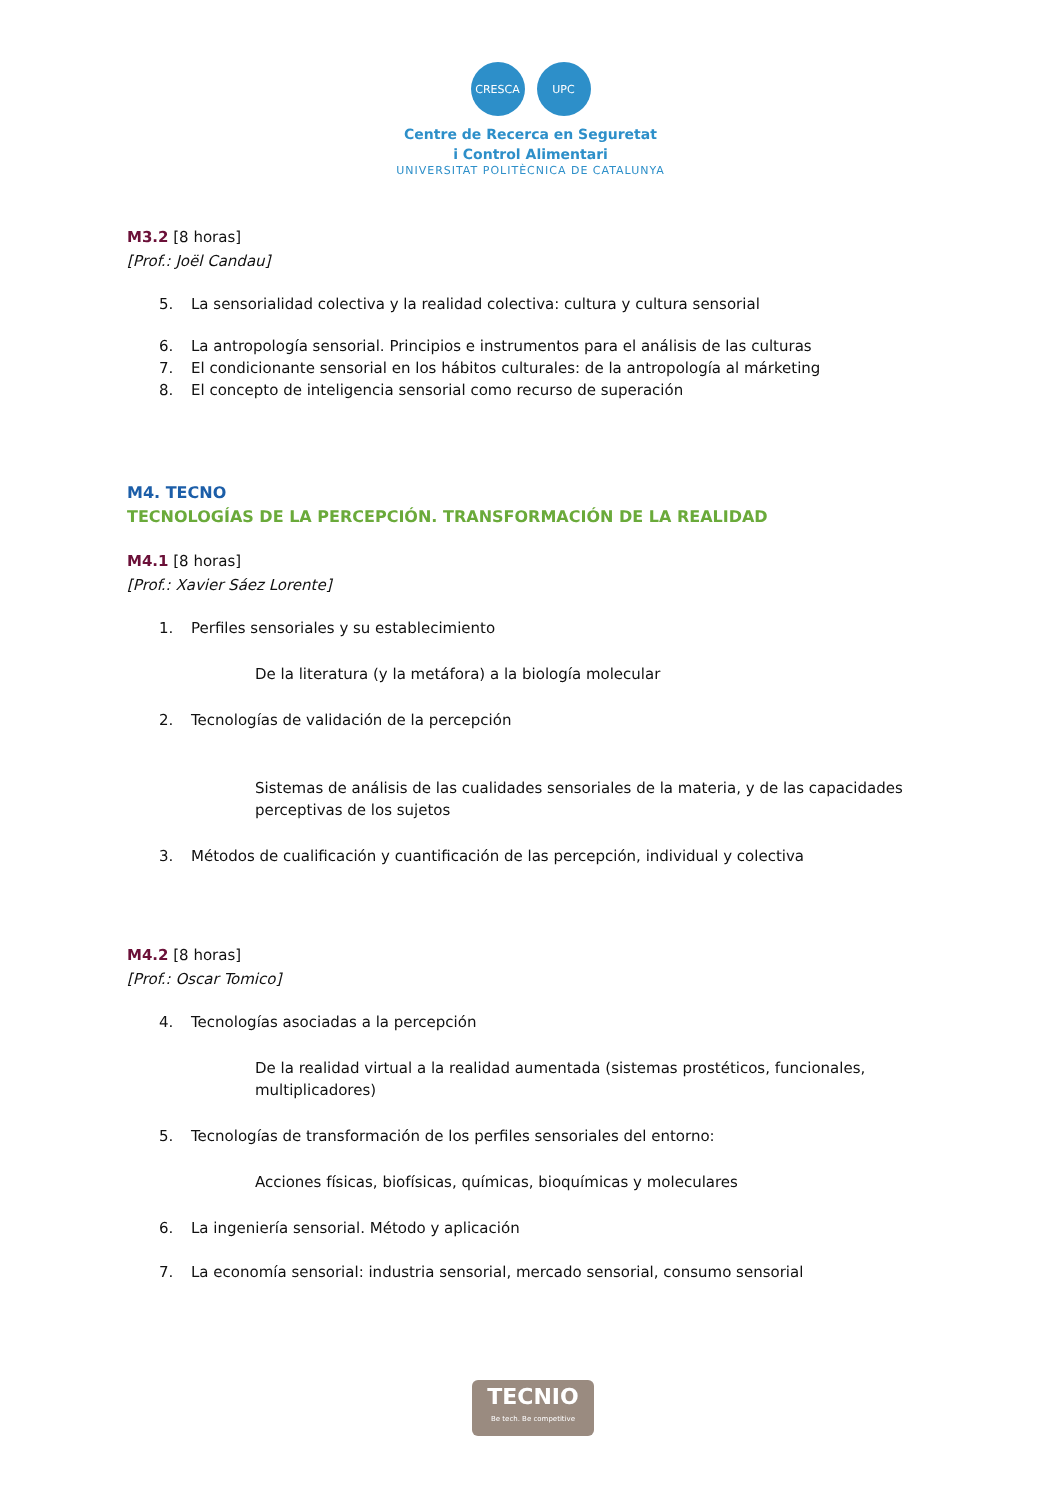CRESCA UPC
Centre de Recerca en Seguretat
i Control Alimentari
UNIVERSITAT POLITÈCNICA DE CATALUNYA
M3.2 [8 horas]
[Prof.: Joël Candau]
5. La sensorialidad colectiva y la realidad colectiva: cultura y cultura sensorial
6. La antropología sensorial. Principios e instrumentos para el análisis de las culturas
7. El condicionante sensorial en los hábitos culturales: de la antropología al márketing
8. El concepto de inteligencia sensorial como recurso de superación
M4. TECNO
TECNOLOGÍAS DE LA PERCEPCIÓN. TRANSFORMACIÓN DE LA REALIDAD
M4.1 [8 horas]
[Prof.: Xavier Sáez Lorente]
1. Perfiles sensoriales y su establecimiento
De la literatura (y la metáfora) a la biología molecular
2. Tecnologías de validación de la percepción
Sistemas de análisis de las cualidades sensoriales de la materia, y de las capacidades perceptivas de los sujetos
3. Métodos de cualificación y cuantificación de las percepción, individual y colectiva
M4.2 [8 horas]
[Prof.: Oscar Tomico]
4. Tecnologías asociadas a la percepción
De la realidad virtual a la realidad aumentada (sistemas prostéticos, funcionales, multiplicadores)
5. Tecnologías de transformación de los perfiles sensoriales del entorno:
Acciones físicas, biofísicas, químicas, bioquímicas y moleculares
6. La ingeniería sensorial. Método y aplicación
7. La economía sensorial: industria sensorial, mercado sensorial, consumo sensorial
TECNIO
Be tech. Be competitive